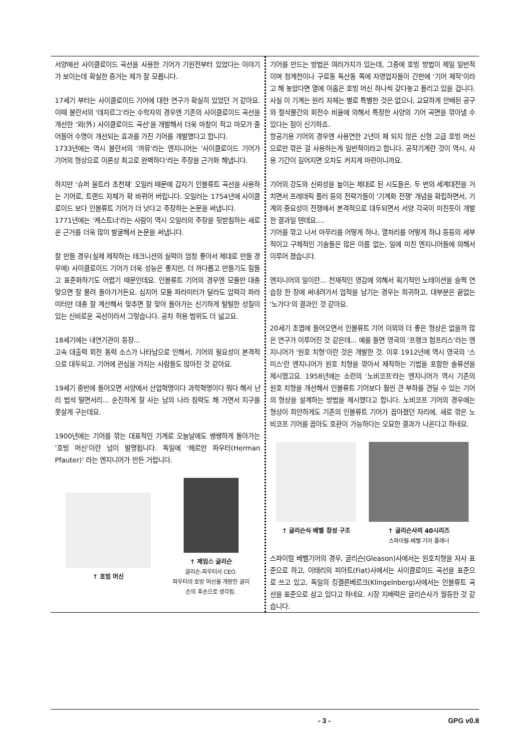서양에선 사이클로이드 곡선을 사용한 기어가 기원전부터 있었다는 이야기가 보이는데 확실한 증거는 제가 잘 모릅니다.
17세기 부터는 사이클로이드 기어에 대한 연구가 확실히 있었던 거 같아요. 이때 불란서의 '데자르그'라는 수학자의 경우엔 기존의 사이클로이드 곡선을 개선한 '외(外) 사이클로이드 곡선'을 개발해서 더욱 마찰이 적고 마모가 줄어들어 수명이 개선되는 효과를 가진 기어를 개발했다고 합니다.
1733년에는 역시 불란서의 '까뮤'라는 엔지니어는 '사이클로이드 기어가 기어의 형상으로 이론상 최고로 완벽하다'라는 주장을 근거화 해냅니다.
하지만 ‘슈퍼 울트라 초천재’ 오일러 때문에 갑자기 인볼류트 곡선을 사용하는 기어로, 트랜드 자체가 확 바뀌어 버립니다. 오일러는 1754년에 사이클로이드 보다 인볼류트 기어가 더 낫다고 주장하는 논문을 써냅니다.
1771년에는 '케스트너'라는 사람이 역시 오일러의 주장을 뒷받침하는 새로운 근거를 더욱 많이 발굴해서 논문을 써냅니다.
잘 만들 경우(실제 제작하는 테크니션의 실력이 엄청 좋아서 제대로 만들 경우에) 사이클로이드 기어가 더욱 성능은 좋지만, 더 까다롭고 만들기도 힘들고 표준화하기도 어렵기 때문인데요. 인볼류트 기어의 경우엔 모듈만 대충 맞으면 잘 물려 돌아가거든요. 심지어 모듈 파라미터가 달라도 압력각 파라미터만 대충 잘 계산해서 맞추면 잘 맞아 돌아가는 신기하게 털털한 성질이 있는 신비로운 곡선이라서 그렇습니다. 공차 허용 범위도 더 넓고요.
18세기에는 내연기관이 등장...
고속 대출력 회전 동력 소스가 나타남으로 인해서, 기어의 필요성이 본격적으로 대두되고. 기어에 관심을 가지는 사람들도 많아진 것 같아요.
19세기 중반에 들어오면 서양에서 산업혁명이다 과학혁명이다 뭐다 해서 난리 법석 떨면서리... 순진하게 잘 사는 남의 나라 침략도 해 가면서 지구를 못살게 구는데요.
1900년에는 기어를 깎는 대표적인 기계로 오늘날에도 쌩쌩하게 돌아가는 '호빙 머신'이란 넘이 발명됩니다. 독일에 '헤르만 파우터(Herman Pfauter)' 라는 엔지니어가 만든 거랍니다.
↑ 호빙 머신 ↑ 제임스 글리슨
글리슨-파우터사 CEO.
파우터의 호빙 머신을 개량한 글리
슨의 후손으로 생각됨.
기어를 만드는 방법은 여러가지가 있는데, 그중에 호빙 방법이 제일 일반적이며 청계천이나 구로동 독산동 쪽에 자영업자들이 간판에 '기어 제작'이라고 해 놓았다면 열에 아홉은 호빙 머신 하나씩 갖다놓고 돌리고 있을 겁니다.
사실 이 기계는 원리 자체는 별로 특별한 것은 없으나, 교묘하게 안배된 공구와 절삭물간의 회전수 비율에 의해서 특정한 사양의 기어 곡면을 깎아낼 수 있다는 점이 신기하죠.
항공기용 기어의 경우엔 사용연한 2년이 채 되지 않은 신형 고급 호빙 머신으로만 깎은 걸 사용하는게 일반적이라고 합니다. 공작기계란 것이 역시, 사용 기간이 길어지면 오차도 커지게 마련이니까요.
기어의 강도와 신뢰성을 높이는 제대로 된 시도들은, 두 번의 세계대전을 거치면서 프레데릭 풀러 등의 전략가들이 ‘기계화 전쟁’ 개념을 확립하면서, 기계의 중요성이 전쟁에서 본격적으로 대두되면서 서양 각국이 미친듯이 개발한 결과일 텐데요....
기어를 깎고 나서 마무리를 어떻게 하나, 열처리를 어떻게 하냐 등등의 세부적이고 구체적인 기술들은 많은 이름 없는, 일에 미친 엔지니어들에 의해서 이루어 졌습니다.
엔지니어의 일이란... 천재적인 영감에 의해서 획기적인 노테이션을 슬쩍 연습장 한 장에 써내려가서 업적을 남기는 경우는 희귀하고, 대부분은 끝없는 '노가다'의 결과인 것 같아요.
20세기 초엽에 들어오면서 인볼류트 기어 이외의 더 좋은 형상은 없을까 많은 연구가 이루어진 것 같은데... 예를 들면 영국의 '프랭크 험프리스'라는 엔지니어가 '원호 치형'이란 것은 개발한 것. 이후 1912년에 역시 영국의 '스미스'란 엔지니어가 원호 치형을 깎아서 제작하는 기법을 포함한 솔류션을 제시했고요. 1958년에는 소련의 '노비코프'라는 엔지니어가 역시 기존의 원호 치형을 개선해서 인볼류트 기어보다 훨씬 큰 부하를 견딜 수 있는 기어의 형상을 설계하는 방법을 제시했다고 합니다. 노비코프 기어의 경우에는 형상이 희안하게도 기존의 인볼류트 기어가 꼽아졌던 자리에, 새로 깎은 노비코프 기어를 꼽아도 호환이 가능하다는 오묘한 결과가 나온다고 하네요.
↑ 글리슨식 베벨 창성 구조 ↑ 글리슨사의 40시리즈
스파이럴-베벨 기어 플래너
스파이럴 베벨기어의 경우, 글리슨(Gleason)사에서는 원호치형을 자사 표준으로 하고, 이태리의 피아트(Fiat)사에서는 사이클로이드 곡선을 표준으로 쓰고 있고, 독일의 킹겔른베르크(Klingelnberg)사에서는 인볼류트 곡선을 표준으로 삼고 있다고 하네요. 시장 지배력은 글리슨사가 월등한 것 같습니다.
- 3 - GPG v0.8